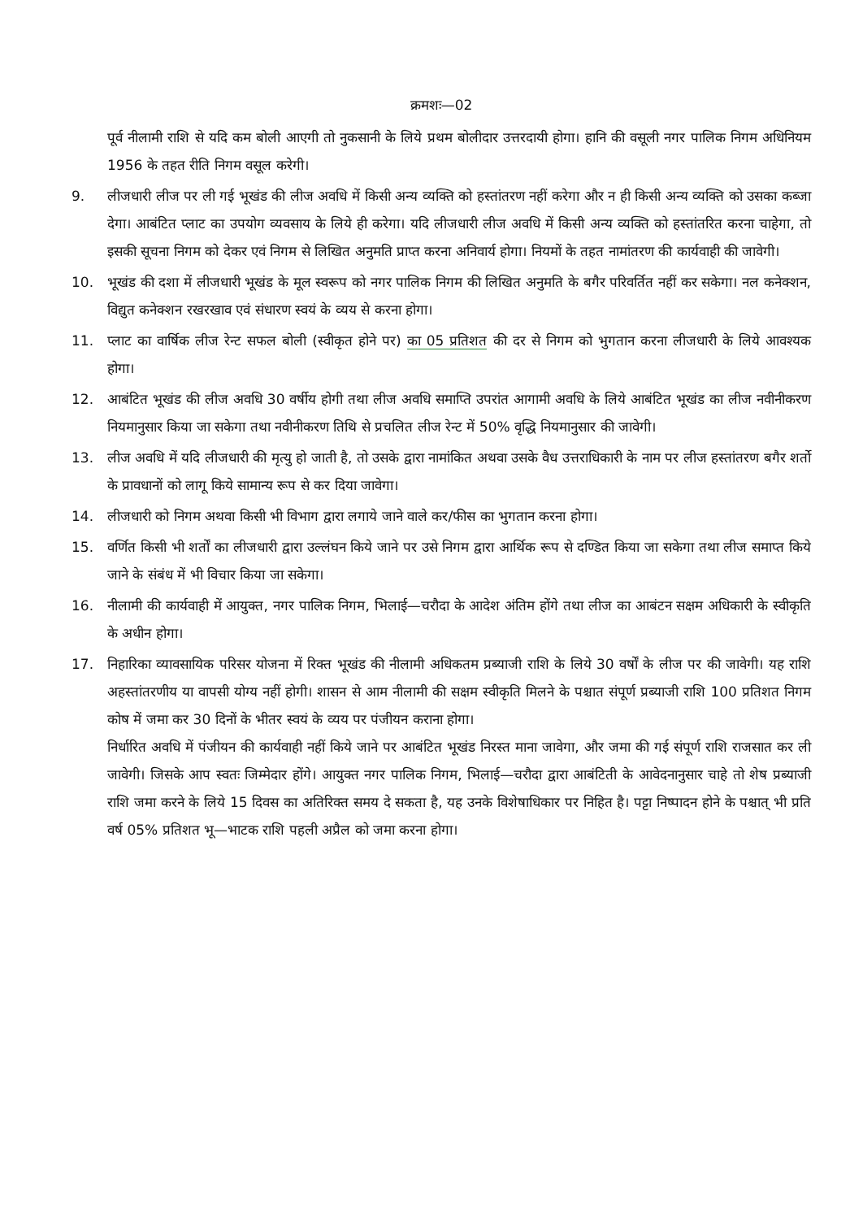क्रमशः—02
पूर्व नीलामी राशि से यदि कम बोली आएगी तो नुकसानी के लिये प्रथम बोलीदार उत्तरदायी होगा। हानि की वसूली नगर पालिक निगम अधिनियम 1956 के तहत रीति निगम वसूल करेगी।
9. लीजधारी लीज पर ली गई भूखंड की लीज अवधि में किसी अन्य व्यक्ति को हस्तांतरण नहीं करेगा और न ही किसी अन्य व्यक्ति को उसका कब्जा देगा। आबंटित प्लाट का उपयोग व्यवसाय के लिये ही करेगा। यदि लीजधारी लीज अवधि में किसी अन्य व्यक्ति को हस्तांतरित करना चाहेगा, तो इसकी सूचना निगम को देकर एवं निगम से लिखित अनुमति प्राप्त करना अनिवार्य होगा। नियमों के तहत नामांतरण की कार्यवाही की जावेगी।
10. भूखंड की दशा में लीजधारी भूखंड के मूल स्वरूप को नगर पालिक निगम की लिखित अनुमति के बगैर परिवर्तित नहीं कर सकेगा। नल कनेक्शन, विद्युत कनेक्शन रखरखाव एवं संधारण स्वयं के व्यय से करना होगा।
11. प्लाट का वार्षिक लीज रेन्ट सफल बोली (स्वीकृत होने पर) का 05 प्रतिशत की दर से निगम को भुगतान करना लीजधारी के लिये आवश्यक होगा।
12. आबंटित भूखंड की लीज अवधि 30 वर्षीय होगी तथा लीज अवधि समाप्ति उपरांत आगामी अवधि के लिये आबंटित भूखंड का लीज नवीनीकरण नियमानुसार किया जा सकेगा तथा नवीनीकरण तिथि से प्रचलित लीज रेन्ट में 50% वृद्धि नियमानुसार की जावेगी।
13. लीज अवधि में यदि लीजधारी की मृत्यु हो जाती है, तो उसके द्वारा नामांकित अथवा उसके वैध उत्तराधिकारी के नाम पर लीज हस्तांतरण बगैर शर्तो के प्रावधानों को लागू किये सामान्य रूप से कर दिया जावेगा।
14. लीजधारी को निगम अथवा किसी भी विभाग द्वारा लगाये जाने वाले कर/फीस का भुगतान करना होगा।
15. वर्णित किसी भी शर्तों का लीजधारी द्वारा उल्लंघन किये जाने पर उसे निगम द्वारा आर्थिक रूप से दण्डित किया जा सकेगा तथा लीज समाप्त किये जाने के संबंध में भी विचार किया जा सकेगा।
16. नीलामी की कार्यवाही में आयुक्त, नगर पालिक निगम, भिलाई—चरौदा के आदेश अंतिम होंगे तथा लीज का आबंटन सक्षम अधिकारी के स्वीकृति के अधीन होगा।
17. निहारिका व्यावसायिक परिसर योजना में रिक्त भूखंड की नीलामी अधिकतम प्रब्याजी राशि के लिये 30 वर्षों के लीज पर की जावेगी। यह राशि अहस्तांतरणीय या वापसी योग्य नहीं होगी। शासन से आम नीलामी की सक्षम स्वीकृति मिलने के पश्चात संपूर्ण प्रब्याजी राशि 100 प्रतिशत निगम कोष में जमा कर 30 दिनों के भीतर स्वयं के व्यय पर पंजीयन कराना होगा।
निर्धारित अवधि में पंजीयन की कार्यवाही नहीं किये जाने पर आबंटित भूखंड निरस्त माना जावेगा, और जमा की गई संपूर्ण राशि राजसात कर ली जावेगी। जिसके आप स्वतः जिम्मेदार होंगे। आयुक्त नगर पालिक निगम, भिलाई—चरौदा द्वारा आबंटिती के आवेदनानुसार चाहे तो शेष प्रब्याजी राशि जमा करने के लिये 15 दिवस का अतिरिक्त समय दे सकता है, यह उनके विशेषाधिकार पर निहित है। पट्टा निष्पादन होने के पश्चात् भी प्रति वर्ष 05% प्रतिशत भू—भाटक राशि पहली अप्रैल को जमा करना होगा।